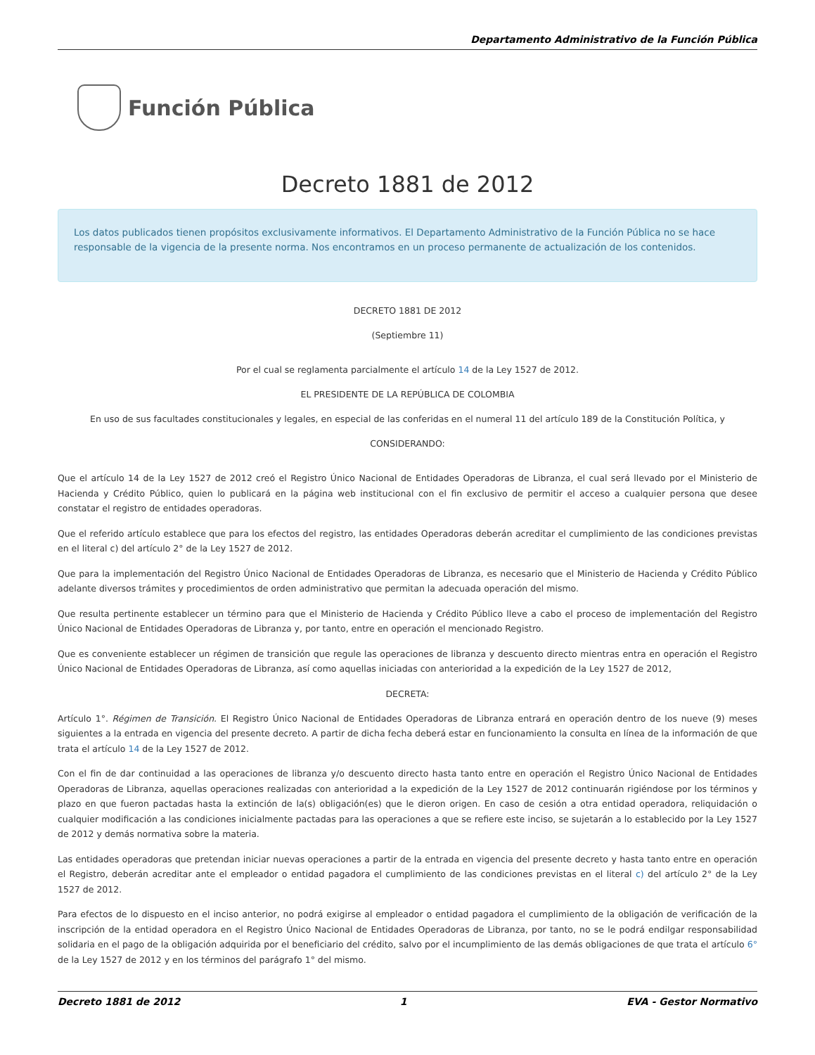Departamento Administrativo de la Función Pública
Función Pública
Decreto 1881 de 2012
Los datos publicados tienen propósitos exclusivamente informativos. El Departamento Administrativo de la Función Pública no se hace responsable de la vigencia de la presente norma. Nos encontramos en un proceso permanente de actualización de los contenidos.
DECRETO 1881 DE 2012
(Septiembre 11)
Por el cual se reglamenta parcialmente el artículo 14 de la Ley 1527 de 2012.
EL PRESIDENTE DE LA REPÚBLICA DE COLOMBIA
En uso de sus facultades constitucionales y legales, en especial de las conferidas en el numeral 11 del artículo 189 de la Constitución Política, y
CONSIDERANDO:
Que el artículo 14 de la Ley 1527 de 2012 creó el Registro Único Nacional de Entidades Operadoras de Libranza, el cual será llevado por el Ministerio de Hacienda y Crédito Público, quien lo publicará en la página web institucional con el fin exclusivo de permitir el acceso a cualquier persona que desee constatar el registro de entidades operadoras.
Que el referido artículo establece que para los efectos del registro, las entidades Operadoras deberán acreditar el cumplimiento de las condiciones previstas en el literal c) del artículo 2° de la Ley 1527 de 2012.
Que para la implementación del Registro Único Nacional de Entidades Operadoras de Libranza, es necesario que el Ministerio de Hacienda y Crédito Público adelante diversos trámites y procedimientos de orden administrativo que permitan la adecuada operación del mismo.
Que resulta pertinente establecer un término para que el Ministerio de Hacienda y Crédito Público lleve a cabo el proceso de implementación del Registro Único Nacional de Entidades Operadoras de Libranza y, por tanto, entre en operación el mencionado Registro.
Que es conveniente establecer un régimen de transición que regule las operaciones de libranza y descuento directo mientras entra en operación el Registro Único Nacional de Entidades Operadoras de Libranza, así como aquellas iniciadas con anterioridad a la expedición de la Ley 1527 de 2012,
DECRETA:
Artículo 1°. Régimen de Transición. El Registro Único Nacional de Entidades Operadoras de Libranza entrará en operación dentro de los nueve (9) meses siguientes a la entrada en vigencia del presente decreto. A partir de dicha fecha deberá estar en funcionamiento la consulta en línea de la información de que trata el artículo 14 de la Ley 1527 de 2012.
Con el fin de dar continuidad a las operaciones de libranza y/o descuento directo hasta tanto entre en operación el Registro Único Nacional de Entidades Operadoras de Libranza, aquellas operaciones realizadas con anterioridad a la expedición de la Ley 1527 de 2012 continuarán rigiéndose por los términos y plazo en que fueron pactadas hasta la extinción de la(s) obligación(es) que le dieron origen. En caso de cesión a otra entidad operadora, reliquidación o cualquier modificación a las condiciones inicialmente pactadas para las operaciones a que se refiere este inciso, se sujetarán a lo establecido por la Ley 1527 de 2012 y demás normativa sobre la materia.
Las entidades operadoras que pretendan iniciar nuevas operaciones a partir de la entrada en vigencia del presente decreto y hasta tanto entre en operación el Registro, deberán acreditar ante el empleador o entidad pagadora el cumplimiento de las condiciones previstas en el literal c) del artículo 2° de la Ley 1527 de 2012.
Para efectos de lo dispuesto en el inciso anterior, no podrá exigirse al empleador o entidad pagadora el cumplimiento de la obligación de verificación de la inscripción de la entidad operadora en el Registro Único Nacional de Entidades Operadoras de Libranza, por tanto, no se le podrá endilgar responsabilidad solidaria en el pago de la obligación adquirida por el beneficiario del crédito, salvo por el incumplimiento de las demás obligaciones de que trata el artículo 6° de la Ley 1527 de 2012 y en los términos del parágrafo 1° del mismo.
Decreto 1881 de 2012 1 EVA - Gestor Normativo